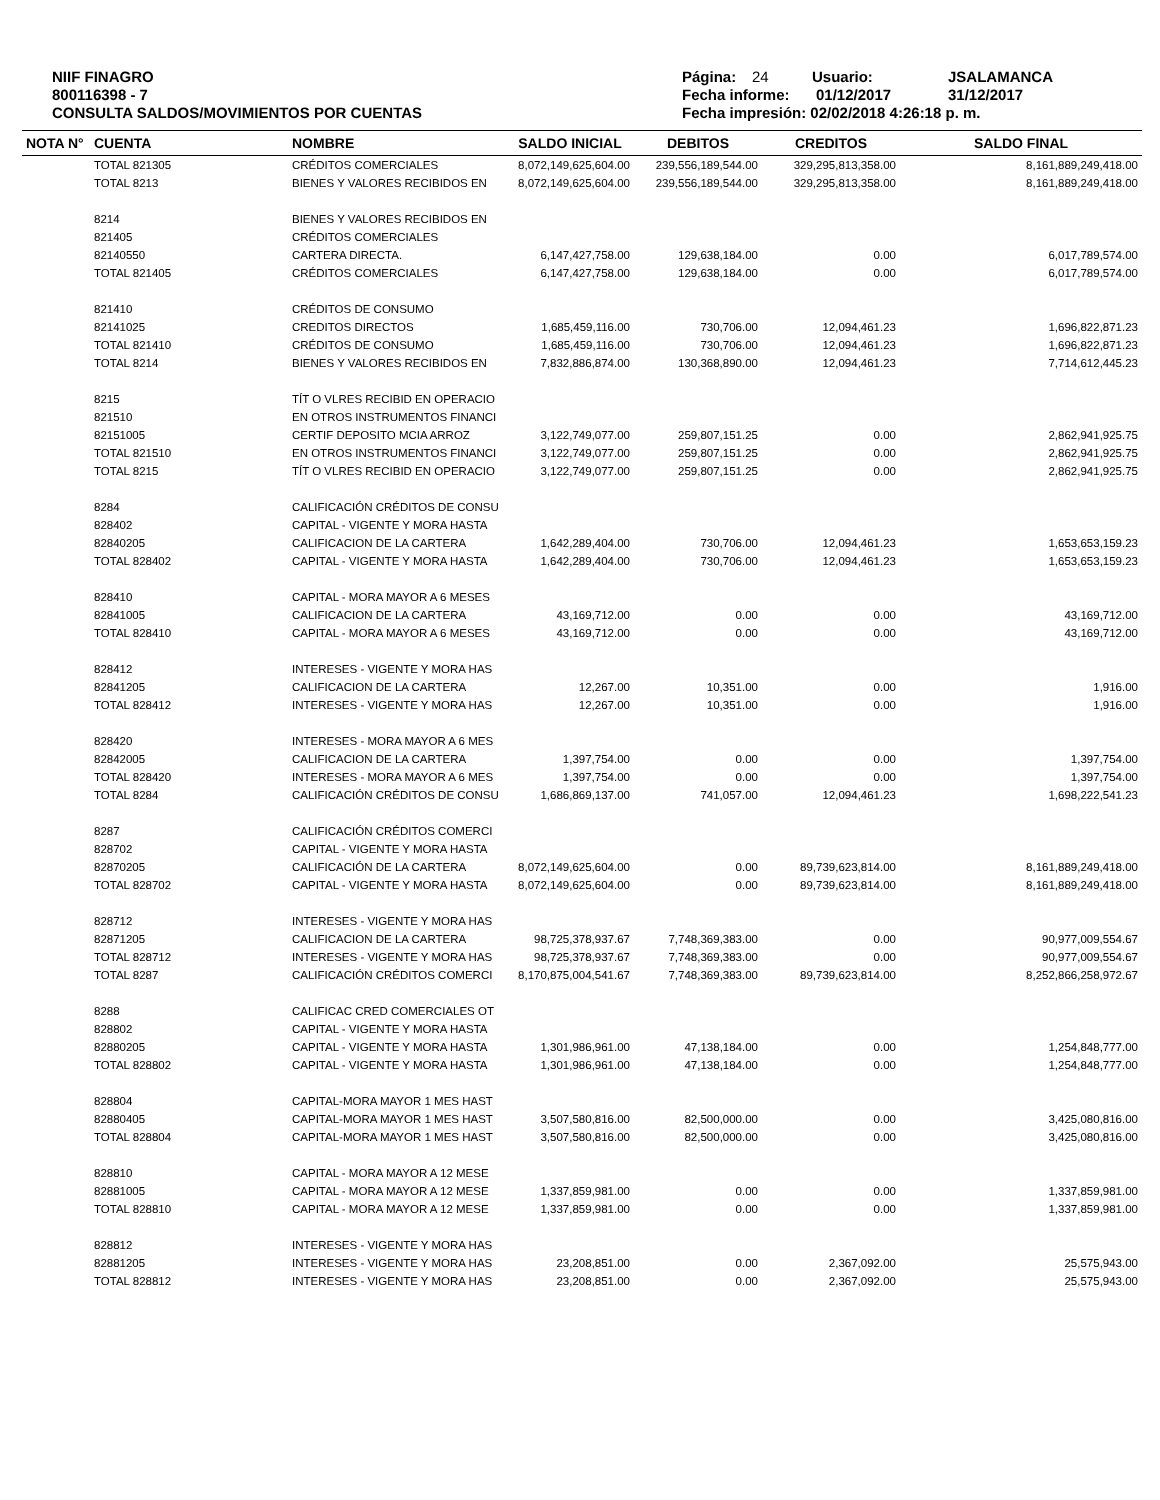NIIF FINAGRO
800116398 - 7
CONSULTA SALDOS/MOVIMIENTOS POR CUENTAS
Página: 24 Usuario: JSALAMANCA
Fecha informe: 01/12/2017 31/12/2017
Fecha impresión: 02/02/2018 4:26:18 p. m.
| NOTA N° | CUENTA | NOMBRE | SALDO INICIAL | DEBITOS | CREDITOS | SALDO FINAL |
| --- | --- | --- | --- | --- | --- | --- |
| | TOTAL 821305 | CRÉDITOS COMERCIALES | 8,072,149,625,604.00 | 239,556,189,544.00 | 329,295,813,358.00 | 8,161,889,249,418.00 |
| | TOTAL 8213 | BIENES Y VALORES RECIBIDOS EN | 8,072,149,625,604.00 | 239,556,189,544.00 | 329,295,813,358.00 | 8,161,889,249,418.00 |
| | 8214 | BIENES Y VALORES RECIBIDOS EN | | | | |
| | 821405 | CRÉDITOS COMERCIALES | | | | |
| | 82140550 | CARTERA DIRECTA. | 6,147,427,758.00 | 129,638,184.00 | 0.00 | 6,017,789,574.00 |
| | TOTAL 821405 | CRÉDITOS COMERCIALES | 6,147,427,758.00 | 129,638,184.00 | 0.00 | 6,017,789,574.00 |
| | 821410 | CRÉDITOS DE CONSUMO | | | | |
| | 82141025 | CREDITOS DIRECTOS | 1,685,459,116.00 | 730,706.00 | 12,094,461.23 | 1,696,822,871.23 |
| | TOTAL 821410 | CRÉDITOS DE CONSUMO | 1,685,459,116.00 | 730,706.00 | 12,094,461.23 | 1,696,822,871.23 |
| | TOTAL 8214 | BIENES Y VALORES RECIBIDOS EN | 7,832,886,874.00 | 130,368,890.00 | 12,094,461.23 | 7,714,612,445.23 |
| | 8215 | TÍT O VLRES RECIBID EN OPERACIO | | | | |
| | 821510 | EN OTROS INSTRUMENTOS FINANCI | | | | |
| | 82151005 | CERTIF DEPOSITO MCIA ARROZ | 3,122,749,077.00 | 259,807,151.25 | 0.00 | 2,862,941,925.75 |
| | TOTAL 821510 | EN OTROS INSTRUMENTOS FINANCI | 3,122,749,077.00 | 259,807,151.25 | 0.00 | 2,862,941,925.75 |
| | TOTAL 8215 | TÍT O VLRES RECIBID EN OPERACIO | 3,122,749,077.00 | 259,807,151.25 | 0.00 | 2,862,941,925.75 |
| | 8284 | CALIFICACIÓN CRÉDITOS DE CONSU | | | | |
| | 828402 | CAPITAL - VIGENTE Y MORA HASTA | | | | |
| | 82840205 | CALIFICACION DE LA CARTERA | 1,642,289,404.00 | 730,706.00 | 12,094,461.23 | 1,653,653,159.23 |
| | TOTAL 828402 | CAPITAL - VIGENTE Y MORA HASTA | 1,642,289,404.00 | 730,706.00 | 12,094,461.23 | 1,653,653,159.23 |
| | 828410 | CAPITAL - MORA MAYOR A 6 MESES | | | | |
| | 82841005 | CALIFICACION DE LA CARTERA | 43,169,712.00 | 0.00 | 0.00 | 43,169,712.00 |
| | TOTAL 828410 | CAPITAL - MORA MAYOR A 6 MESES | 43,169,712.00 | 0.00 | 0.00 | 43,169,712.00 |
| | 828412 | INTERESES - VIGENTE Y MORA HAS | | | | |
| | 82841205 | CALIFICACION DE LA CARTERA | 12,267.00 | 10,351.00 | 0.00 | 1,916.00 |
| | TOTAL 828412 | INTERESES - VIGENTE Y MORA HAS | 12,267.00 | 10,351.00 | 0.00 | 1,916.00 |
| | 828420 | INTERESES - MORA MAYOR A 6 MES | | | | |
| | 82842005 | CALIFICACION DE LA CARTERA | 1,397,754.00 | 0.00 | 0.00 | 1,397,754.00 |
| | TOTAL 828420 | INTERESES - MORA MAYOR A 6 MES | 1,397,754.00 | 0.00 | 0.00 | 1,397,754.00 |
| | TOTAL 8284 | CALIFICACIÓN CRÉDITOS DE CONSU | 1,686,869,137.00 | 741,057.00 | 12,094,461.23 | 1,698,222,541.23 |
| | 8287 | CALIFICACIÓN CRÉDITOS COMERCI | | | | |
| | 828702 | CAPITAL - VIGENTE Y MORA HASTA | | | | |
| | 82870205 | CALIFICACIÓN DE LA CARTERA | 8,072,149,625,604.00 | 0.00 | 89,739,623,814.00 | 8,161,889,249,418.00 |
| | TOTAL 828702 | CAPITAL - VIGENTE Y MORA HASTA | 8,072,149,625,604.00 | 0.00 | 89,739,623,814.00 | 8,161,889,249,418.00 |
| | 828712 | INTERESES - VIGENTE Y MORA HAS | | | | |
| | 82871205 | CALIFICACION DE LA CARTERA | 98,725,378,937.67 | 7,748,369,383.00 | 0.00 | 90,977,009,554.67 |
| | TOTAL 828712 | INTERESES - VIGENTE Y MORA HAS | 98,725,378,937.67 | 7,748,369,383.00 | 0.00 | 90,977,009,554.67 |
| | TOTAL 8287 | CALIFICACIÓN CRÉDITOS COMERCI | 8,170,875,004,541.67 | 7,748,369,383.00 | 89,739,623,814.00 | 8,252,866,258,972.67 |
| | 8288 | CALIFICAC CRED COMERCIALES OT | | | | |
| | 828802 | CAPITAL - VIGENTE Y MORA HASTA | | | | |
| | 82880205 | CAPITAL - VIGENTE Y MORA HASTA | 1,301,986,961.00 | 47,138,184.00 | 0.00 | 1,254,848,777.00 |
| | TOTAL 828802 | CAPITAL - VIGENTE Y MORA HASTA | 1,301,986,961.00 | 47,138,184.00 | 0.00 | 1,254,848,777.00 |
| | 828804 | CAPITAL-MORA MAYOR 1 MES HAST | | | | |
| | 82880405 | CAPITAL-MORA MAYOR 1 MES HAST | 3,507,580,816.00 | 82,500,000.00 | 0.00 | 3,425,080,816.00 |
| | TOTAL 828804 | CAPITAL-MORA MAYOR 1 MES HAST | 3,507,580,816.00 | 82,500,000.00 | 0.00 | 3,425,080,816.00 |
| | 828810 | CAPITAL - MORA MAYOR A 12 MESE | | | | |
| | 82881005 | CAPITAL - MORA MAYOR A 12 MESE | 1,337,859,981.00 | 0.00 | 0.00 | 1,337,859,981.00 |
| | TOTAL 828810 | CAPITAL - MORA MAYOR A 12 MESE | 1,337,859,981.00 | 0.00 | 0.00 | 1,337,859,981.00 |
| | 828812 | INTERESES - VIGENTE Y MORA HAS | | | | |
| | 82881205 | INTERESES - VIGENTE Y MORA HAS | 23,208,851.00 | 0.00 | 2,367,092.00 | 25,575,943.00 |
| | TOTAL 828812 | INTERESES - VIGENTE Y MORA HAS | 23,208,851.00 | 0.00 | 2,367,092.00 | 25,575,943.00 |